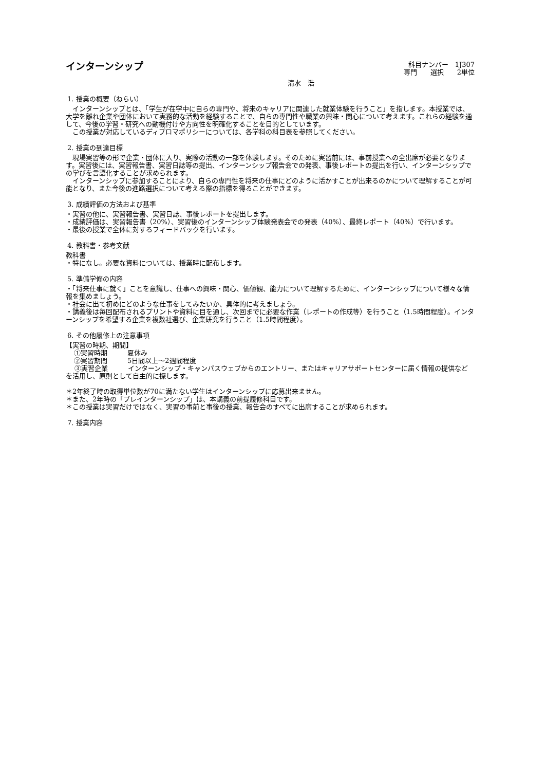インターンシップ
科目ナンバー　1J307
専門　　選択　　2単位
清水　浩
1. 授業の概要（ねらい）
　インターンシップとは、「学生が在学中に自らの専門や、将来のキャリアに関連した就業体験を行うこと」を指します。本授業では、大学を離れ企業や団体において実務的な活動を経験することで、自らの専門性や職業の興味・関心について考えます。これらの経験を通して、今後の学習・研究への動機付けや方向性を明確化することを目的としています。
　この授業が対応しているディプロマポリシーについては、各学科の科目表を参照してください。
2. 授業の到達目標
　現場実習等の形で企業・団体に入り、実際の活動の一部を体験します。そのために実習前には、事前授業への全出席が必要となります。実習後には、実習報告書、実習日誌等の提出、インターンシップ報告会での発表、事後レポートの提出を行い、インターンシップでの学びを言語化することが求められます。
　インターンシップに参加することにより、自らの専門性を将来の仕事にどのように活かすことが出来るのかについて理解することが可能となり、また今後の進路選択について考える際の指標を得ることができます。
3. 成績評価の方法および基準
・実習の他に、実習報告書、実習日誌、事後レポートを提出します。
・成績評価は、実習報告書（20%）、実習後のインターンシップ体験発表会での発表（40%）、最終レポート（40%）で行います。
・最後の授業で全体に対するフィードバックを行います。
4. 教科書・参考文献
教科書
・特になし。必要な資料については、授業時に配布します。
5. 準備学修の内容
・「将来仕事に就く」ことを意識し、仕事への興味・関心、価値観、能力について理解するために、インターンシップについて様々な情報を集めましょう。
・社会に出て初めにどのような仕事をしてみたいか、具体的に考えましょう。
・講義後は毎回配布されるプリントや資料に目を通し、次回までに必要な作業（レポートの作成等）を行うこと（1.5時間程度）。インターンシップを希望する企業を複数社選び、企業研究を行うこと（1.5時間程度）。
6. その他履修上の注意事項
【実習の時期、期間】
①実習時期　　　夏休み
②実習期間　　　5日間以上～2週間程度
　 ③実習企業　　　インターンシップ・キャンパスウェブからのエントリー、またはキャリアサポートセンターに届く情報の提供などを活用し、原則として自主的に探します。
＊2年終了時の取得単位数が70に満たない学生はインターンシップに応募出来ません。
＊また、2年時の「プレインターンシップ」は、本講義の前提履修科目です。
＊この授業は実習だけではなく、実習の事前と事後の授業、報告会のすべてに出席することが求められます。
7. 授業内容